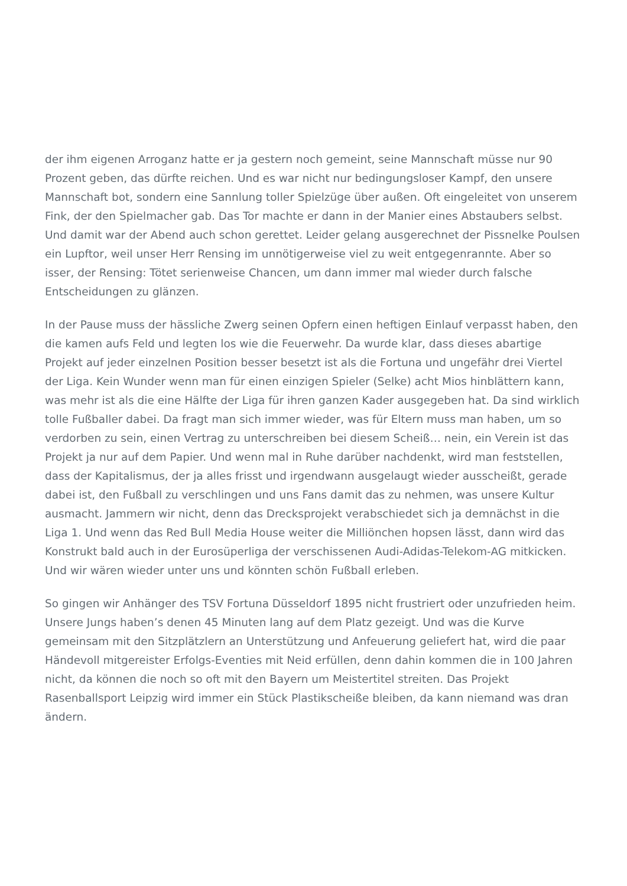der ihm eigenen Arroganz hatte er ja gestern noch gemeint, seine Mannschaft müsse nur 90 Prozent geben, das dürfte reichen. Und es war nicht nur bedingungsloser Kampf, den unsere Mannschaft bot, sondern eine Sannlung toller Spielzüge über außen. Oft eingeleitet von unserem Fink, der den Spielmacher gab. Das Tor machte er dann in der Manier eines Abstaubers selbst. Und damit war der Abend auch schon gerettet. Leider gelang ausgerechnet der Pissnelke Poulsen ein Lupftor, weil unser Herr Rensing im unnötigerweise viel zu weit entgegenrannte. Aber so isser, der Rensing: Tötet serienweise Chancen, um dann immer mal wieder durch falsche Entscheidungen zu glänzen.
In der Pause muss der hässliche Zwerg seinen Opfern einen heftigen Einlauf verpasst haben, den die kamen aufs Feld und legten los wie die Feuerwehr. Da wurde klar, dass dieses abartige Projekt auf jeder einzelnen Position besser besetzt ist als die Fortuna und ungefähr drei Viertel der Liga. Kein Wunder wenn man für einen einzigen Spieler (Selke) acht Mios hinblättern kann, was mehr ist als die eine Hälfte der Liga für ihren ganzen Kader ausgegeben hat. Da sind wirklich tolle Fußballer dabei. Da fragt man sich immer wieder, was für Eltern muss man haben, um so verdorben zu sein, einen Vertrag zu unterschreiben bei diesem Scheiß… nein, ein Verein ist das Projekt ja nur auf dem Papier. Und wenn mal in Ruhe darüber nachdenkt, wird man feststellen, dass der Kapitalismus, der ja alles frisst und irgendwann ausgelaugt wieder ausscheißt, gerade dabei ist, den Fußball zu verschlingen und uns Fans damit das zu nehmen, was unsere Kultur ausmacht. Jammern wir nicht, denn das Drecksprojekt verabschiedet sich ja demnächst in die Liga 1. Und wenn das Red Bull Media House weiter die Milliönchen hopsen lässt, dann wird das Konstrukt bald auch in der Eurosüperliga der verschissenen Audi-Adidas-Telekom-AG mitkicken. Und wir wären wieder unter uns und könnten schön Fußball erleben.
So gingen wir Anhänger des TSV Fortuna Düsseldorf 1895 nicht frustriert oder unzufrieden heim. Unsere Jungs haben’s denen 45 Minuten lang auf dem Platz gezeigt. Und was die Kurve gemeinsam mit den Sitzplätzlern an Unterstützung und Anfeuerung geliefert hat, wird die paar Händevoll mitgereister Erfolgs-Eventies mit Neid erfüllen, denn dahin kommen die in 100 Jahren nicht, da können die noch so oft mit den Bayern um Meistertitel streiten. Das Projekt Rasenballsport Leipzig wird immer ein Stück Plastikscheiße bleiben, da kann niemand was dran ändern.